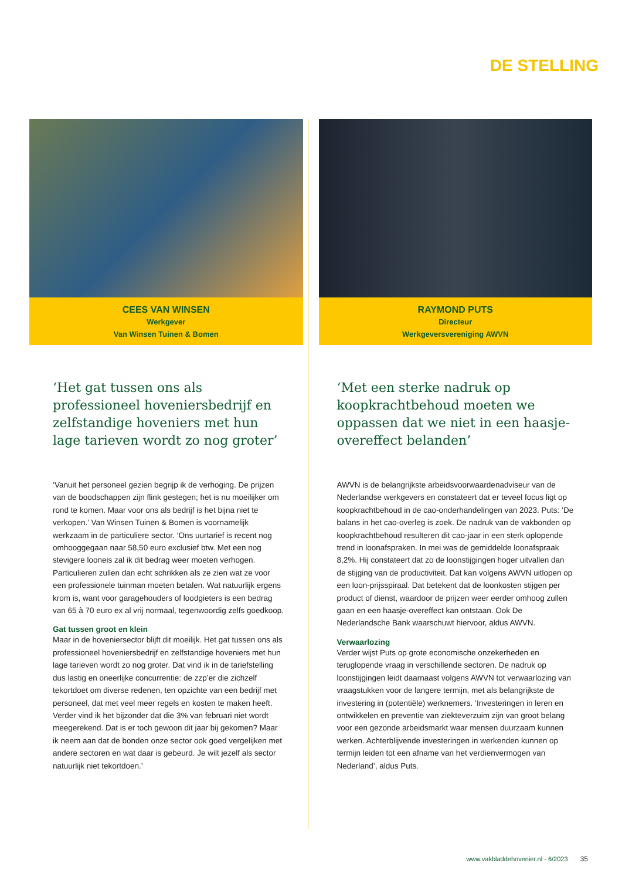DE STELLING
CEES VAN WINSEN
Werkgever
Van Winsen Tuinen & Bomen
‘Het gat tussen ons als professioneel hoveniersbedrijf en zelfstandige hoveniers met hun lage tarieven wordt zo nog groter’
‘Vanuit het personeel gezien begrijp ik de verhoging. De prijzen van de boodschappen zijn flink gestegen; het is nu moeilijker om rond te komen. Maar voor ons als bedrijf is het bijna niet te verkopen.’ Van Winsen Tuinen & Bomen is voornamelijk werkzaam in de particuliere sector. ‘Ons uurtarief is recent nog omhooggegaan naar 58,50 euro exclusief btw. Met een nog stevigere looneis zal ik dit bedrag weer moeten verhogen. Particulieren zullen dan echt schrikken als ze zien wat ze voor een professionele tuinman moeten betalen. Wat natuurlijk ergens krom is, want voor garagehouders of loodgieters is een bedrag van 65 à 70 euro ex al vrij normaal, tegenwoordig zelfs goedkoop.
Gat tussen groot en klein
Maar in de hoveniersector blijft dit moeilijk. Het gat tussen ons als professioneel hoveniersbedrijf en zelfstandige hoveniers met hun lage tarieven wordt zo nog groter. Dat vind ik in de tariefstelling dus lastig en oneerlijke concurrentie: de zzp’er die zichzelf tekortdoet om diverse redenen, ten opzichte van een bedrijf met personeel, dat met veel meer regels en kosten te maken heeft. Verder vind ik het bijzonder dat die 3% van februari niet wordt meegerekend. Dat is er toch gewoon dit jaar bij gekomen? Maar ik neem aan dat de bonden onze sector ook goed vergelijken met andere sectoren en wat daar is gebeurd. Je wilt jezelf als sector natuurlijk niet tekortdoen.’
RAYMOND PUTS
Directeur
Werkgeversvereniging AWVN
‘Met een sterke nadruk op koopkrachtbehoud moeten we oppassen dat we niet in een haasje-overeffect belanden’
AWVN is de belangrijkste arbeidsvoorwaardenadviseur van de Nederlandse werkgevers en constateert dat er teveel focus ligt op koopkrachtbehoud in de cao-onderhandelingen van 2023. Puts: ‘De balans in het cao-overleg is zoek. De nadruk van de vakbonden op koopkrachtbehoud resulteren dit cao-jaar in een sterk oplopende trend in loonafspraken. In mei was de gemiddelde loonafspraak 8,2%. Hij constateert dat zo de loonstijgingen hoger uitvallen dan de stijging van de productiviteit. Dat kan volgens AWVN uitlopen op een loon-prijsspiraal. Dat betekent dat de loonkosten stijgen per product of dienst, waardoor de prijzen weer eerder omhoog zullen gaan en een haasje-overeffect kan ontstaan. Ook De Nederlandsche Bank waarschuwt hiervoor, aldus AWVN.
Verwaarlozing
Verder wijst Puts op grote economische onzekerheden en teruglopende vraag in verschillende sectoren. De nadruk op loonstijgingen leidt daarnaast volgens AWVN tot verwaarlozing van vraagstukken voor de langere termijn, met als belangrijkste de investering in (potentiële) werknemers. ‘Investeringen in leren en ontwikkelen en preventie van ziekteverzuim zijn van groot belang voor een gezonde arbeidsmarkt waar mensen duurzaam kunnen werken. Achterblijvende investeringen in werkenden kunnen op termijn leiden tot een afname van het verdienvermogen van Nederland’, aldus Puts.
www.vakbladdehovenier.nl - 6/2023 35